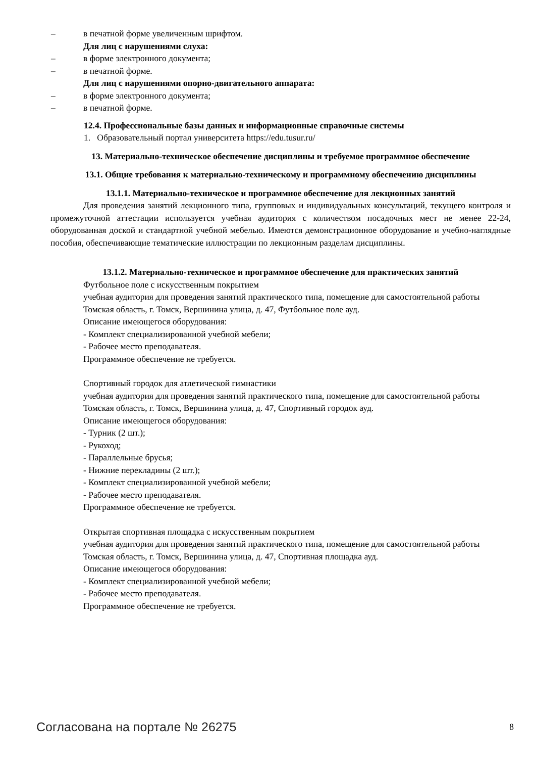– в печатной форме увеличенным шрифтом.
Для лиц с нарушениями слуха:
– в форме электронного документа;
– в печатной форме.
Для лиц с нарушениями опорно-двигательного аппарата:
– в форме электронного документа;
– в печатной форме.
12.4. Профессиональные базы данных и информационные справочные системы
1. Образовательный портал университета https://edu.tusur.ru/
13. Материально-техническое обеспечение дисциплины и требуемое программное обеспечение
13.1. Общие требования к материально-техническому и программному обеспечению дисциплины
13.1.1. Материально-техническое и программное обеспечение для лекционных занятий
Для проведения занятий лекционного типа, групповых и индивидуальных консультаций, текущего контроля и промежуточной аттестации используется учебная аудитория с количеством посадочных мест не менее 22-24, оборудованная доской и стандартной учебной мебелью. Имеются демонстрационное оборудование и учебно-наглядные пособия, обеспечивающие тематические иллюстрации по лекционным разделам дисциплины.
13.1.2. Материально-техническое и программное обеспечение для практических занятий
Футбольное поле с искусственным покрытием
учебная аудитория для проведения занятий практического типа, помещение для самостоятельной работы
Томская область, г. Томск, Вершинина улица, д. 47, Футбольное поле ауд.
Описание имеющегося оборудования:
- Комплект специализированной учебной мебели;
- Рабочее место преподавателя.
Программное обеспечение не требуется.
Спортивный городок для атлетической гимнастики
учебная аудитория для проведения занятий практического типа, помещение для самостоятельной работы
Томская область, г. Томск, Вершинина улица, д. 47, Спортивный городок ауд.
Описание имеющегося оборудования:
- Турник (2 шт.);
- Рукоход;
- Параллельные брусья;
- Нижние перекладины (2 шт.);
- Комплект специализированной учебной мебели;
- Рабочее место преподавателя.
Программное обеспечение не требуется.
Открытая спортивная площадка с искусственным покрытием
учебная аудитория для проведения занятий практического типа, помещение для самостоятельной работы
Томская область, г. Томск, Вершинина улица, д. 47, Спортивная площадка ауд.
Описание имеющегося оборудования:
- Комплект специализированной учебной мебели;
- Рабочее место преподавателя.
Программное обеспечение не требуется.
Согласована на портале № 26275 8